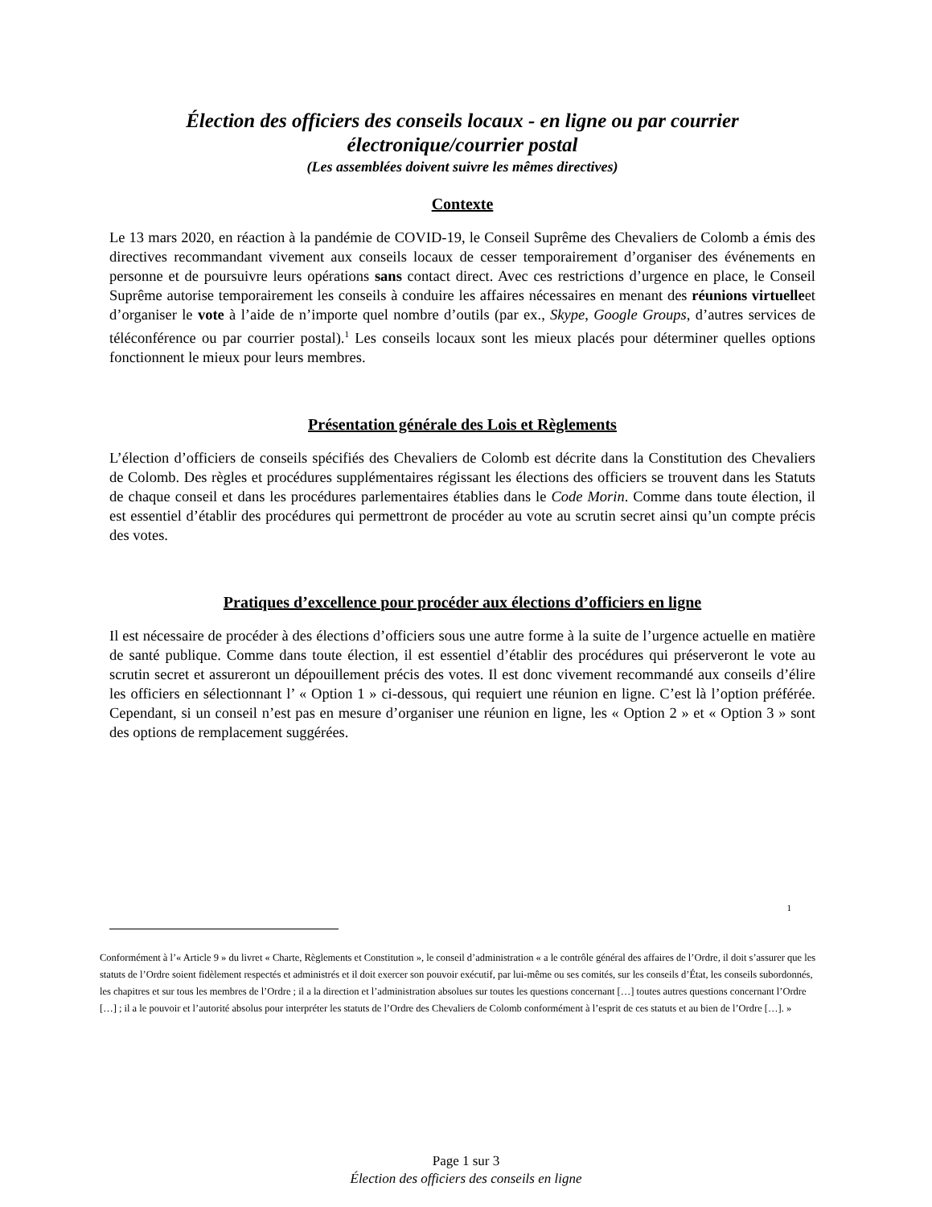Élection des officiers des conseils locaux - en ligne ou par courrier électronique/courrier postal
(Les assemblées doivent suivre les mêmes directives)
Contexte
Le 13 mars 2020, en réaction à la pandémie de COVID-19, le Conseil Suprême des Chevaliers de Colomb a émis des directives recommandant vivement aux conseils locaux de cesser temporairement d’organiser des événements en personne et de poursuivre leurs opérations sans contact direct. Avec ces restrictions d’urgence en place, le Conseil Suprême autorise temporairement les conseils à conduire les affaires nécessaires en menant des réunions virtuelleet d’organiser le vote à l’aide de n’importe quel nombre d’outils (par ex., Skype, Google Groups, d’autres services de téléconférence ou par courrier postal).<sup>1</sup> Les conseils locaux sont les mieux placés pour déterminer quelles options fonctionnent le mieux pour leurs membres.
Présentation générale des Lois et Règlements
L’élection d’officiers de conseils spécifiés des Chevaliers de Colomb est décrite dans la Constitution des Chevaliers de Colomb. Des règles et procédures supplémentaires régissant les élections des officiers se trouvent dans les Statuts de chaque conseil et dans les procédures parlementaires établies dans le Code Morin. Comme dans toute élection, il est essentiel d’établir des procédures qui permettront de procéder au vote au scrutin secret ainsi qu’un compte précis des votes.
Pratiques d’excellence pour procéder aux élections d’officiers en ligne
Il est nécessaire de procéder à des élections d’officiers sous une autre forme à la suite de l’urgence actuelle en matière de santé publique. Comme dans toute élection, il est essentiel d’établir des procédures qui préserveront le vote au scrutin secret et assureront un dépouillement précis des votes. Il est donc vivement recommandé aux conseils d’élire les officiers en sélectionnant l’ « Option 1 » ci-dessous, qui requiert une réunion en ligne. C’est là l’option préférée. Cependant, si un conseil n’est pas en mesure d’organiser une réunion en ligne, les « Option 2 » et « Option 3 » sont des options de remplacement suggérées.
1
Conformément à l’« Article 9 » du livret « Charte, Règlements et Constitution », le conseil d’administration « a le contrôle général des affaires de l’Ordre, il doit s’assurer que les statuts de l’Ordre soient fidèlement respectés et administrés et il doit exercer son pouvoir exécutif, par lui-même ou ses comités, sur les conseils d’État, les conseils subordonnés, les chapitres et sur tous les membres de l’Ordre ; il a la direction et l’administration absolues sur toutes les questions concernant […] toutes autres questions concernant l’Ordre […] ; il a le pouvoir et l’autorité absolus pour interpréter les statuts de l’Ordre des Chevaliers de Colomb conformément à l’esprit de ces statuts et au bien de l’Ordre […]. »
Page 1 sur 3
Élection des officiers des conseils en ligne